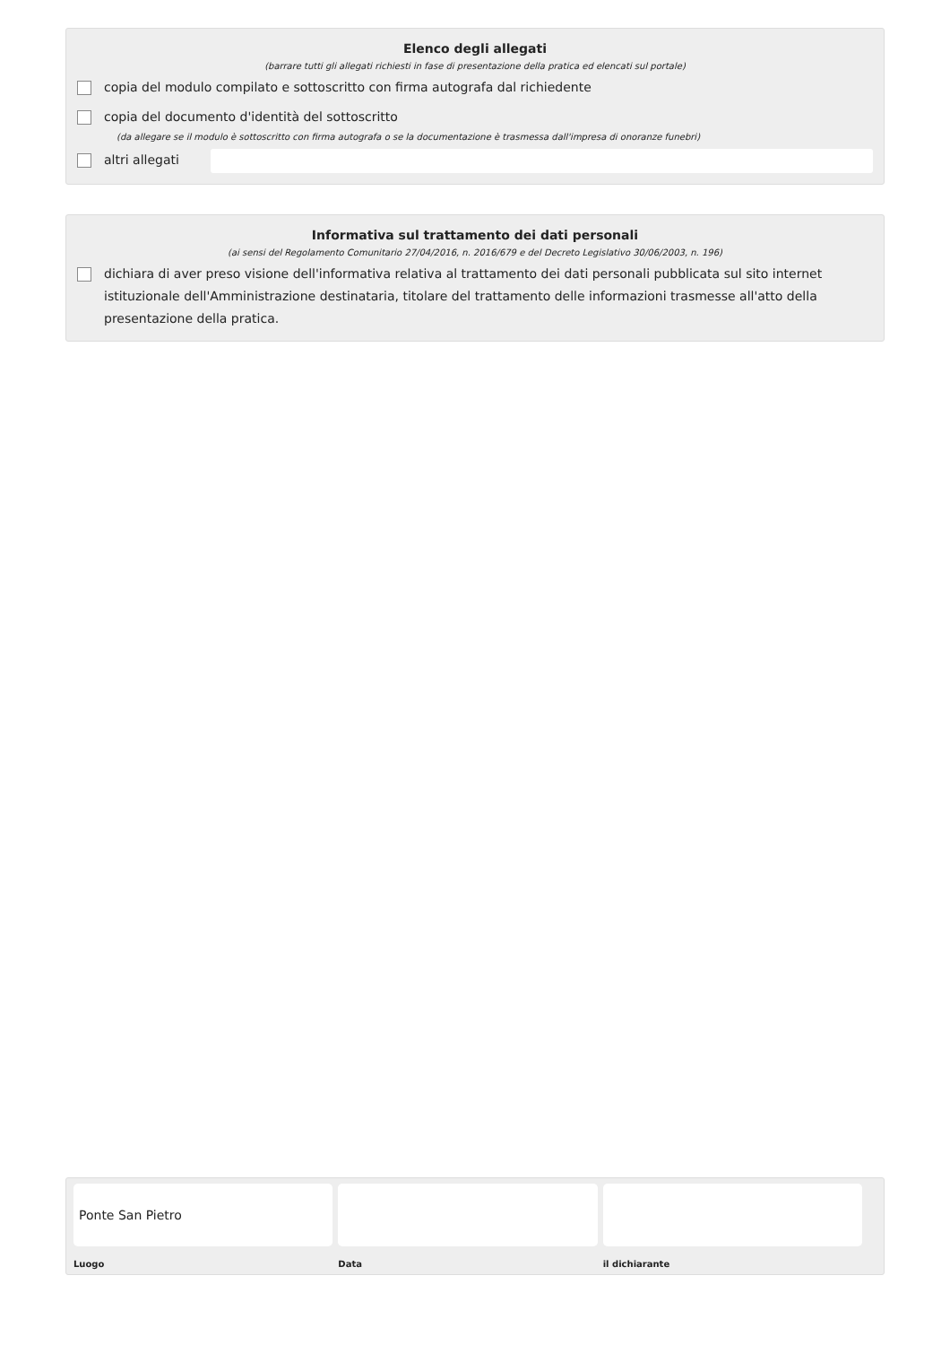Elenco degli allegati
(barrare tutti gli allegati richiesti in fase di presentazione della pratica ed elencati sul portale)
copia del modulo compilato e sottoscritto con firma autografa dal richiedente
copia del documento d'identità del sottoscritto
(da allegare se il modulo è sottoscritto con firma autografa o se la documentazione è trasmessa dall'impresa di onoranze funebri)
altri allegati
Informativa sul trattamento dei dati personali
(ai sensi del Regolamento Comunitario 27/04/2016, n. 2016/679 e del Decreto Legislativo 30/06/2003, n. 196)
dichiara di aver preso visione dell'informativa relativa al trattamento dei dati personali pubblicata sul sito internet istituzionale dell'Amministrazione destinataria, titolare del trattamento delle informazioni trasmesse all'atto della presentazione della pratica.
Ponte San Pietro
Luogo
Data il dichiarante